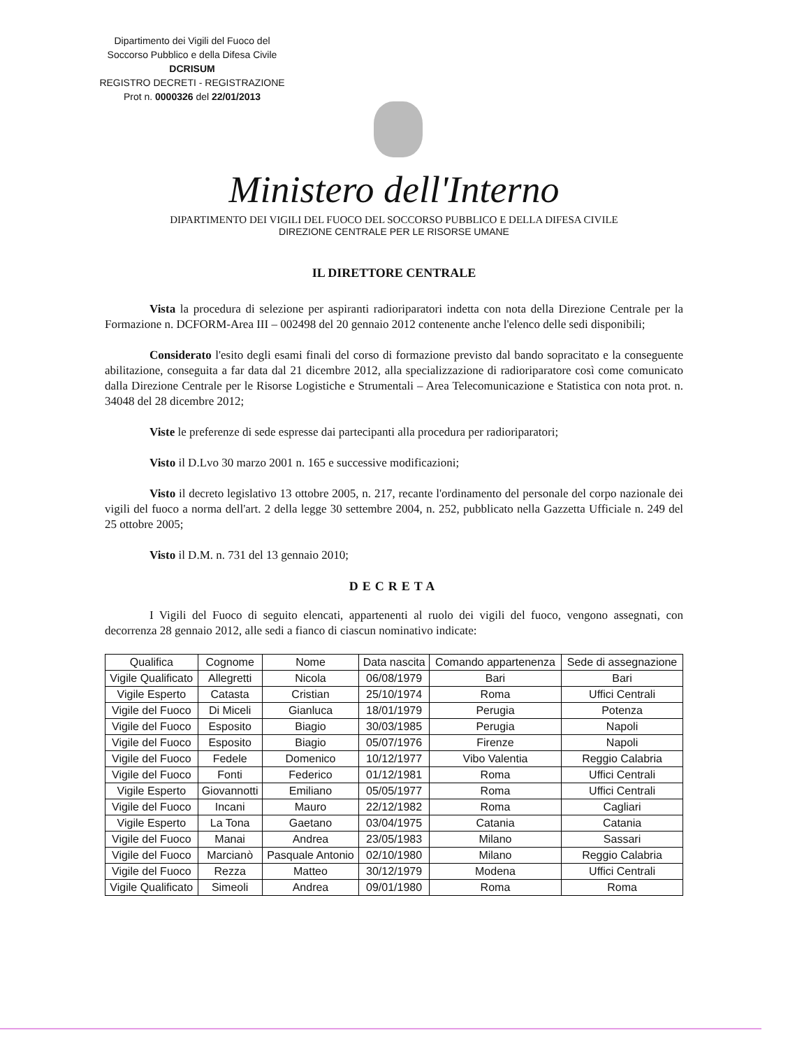Dipartimento dei Vigili del Fuoco del
Soccorso Pubblico e della Difesa Civile
DCRISUM
REGISTRO DECRETI - REGISTRAZIONE
Prot n. 0000326 del 22/01/2013
Ministero dell'Interno
DIPARTIMENTO DEI VIGILI DEL FUOCO DEL SOCCORSO PUBBLICO E DELLA DIFESA CIVILE
DIREZIONE CENTRALE PER LE RISORSE UMANE
IL DIRETTORE CENTRALE
Vista la procedura di selezione per aspiranti radioriparatori indetta con nota della Direzione Centrale per la Formazione n. DCFORM-Area III – 002498 del 20 gennaio 2012 contenente anche l'elenco delle sedi disponibili;
Considerato l'esito degli esami finali del corso di formazione previsto dal bando sopracitato e la conseguente abilitazione, conseguita a far data dal 21 dicembre 2012, alla specializzazione di radioriparatore così come comunicato dalla Direzione Centrale per le Risorse Logistiche e Strumentali – Area Telecomunicazione e Statistica con nota prot. n. 34048 del 28 dicembre 2012;
Viste le preferenze di sede espresse dai partecipanti alla procedura per radioriparatori;
Visto il D.Lvo 30 marzo 2001 n. 165 e successive modificazioni;
Visto il decreto legislativo 13 ottobre 2005, n. 217, recante l'ordinamento del personale del corpo nazionale dei vigili del fuoco a norma dell'art. 2 della legge 30 settembre 2004, n. 252, pubblicato nella Gazzetta Ufficiale n. 249 del 25 ottobre 2005;
Visto il D.M. n. 731 del 13 gennaio 2010;
DECRETA
I Vigili del Fuoco di seguito elencati, appartenenti al ruolo dei vigili del fuoco, vengono assegnati, con decorrenza 28 gennaio 2012, alle sedi a fianco di ciascun nominativo indicate:
| Qualifica | Cognome | Nome | Data nascita | Comando appartenenza | Sede di assegnazione |
| --- | --- | --- | --- | --- | --- |
| Vigile Qualificato | Allegretti | Nicola | 06/08/1979 | Bari | Bari |
| Vigile Esperto | Catasta | Cristian | 25/10/1974 | Roma | Uffici Centrali |
| Vigile del Fuoco | Di Miceli | Gianluca | 18/01/1979 | Perugia | Potenza |
| Vigile del Fuoco | Esposito | Biagio | 30/03/1985 | Perugia | Napoli |
| Vigile del Fuoco | Esposito | Biagio | 05/07/1976 | Firenze | Napoli |
| Vigile del Fuoco | Fedele | Domenico | 10/12/1977 | Vibo Valentia | Reggio Calabria |
| Vigile del Fuoco | Fonti | Federico | 01/12/1981 | Roma | Uffici Centrali |
| Vigile Esperto | Giovannotti | Emiliano | 05/05/1977 | Roma | Uffici Centrali |
| Vigile del Fuoco | Incani | Mauro | 22/12/1982 | Roma | Cagliari |
| Vigile Esperto | La Tona | Gaetano | 03/04/1975 | Catania | Catania |
| Vigile del Fuoco | Manai | Andrea | 23/05/1983 | Milano | Sassari |
| Vigile del Fuoco | Marcianò | Pasquale Antonio | 02/10/1980 | Milano | Reggio Calabria |
| Vigile del Fuoco | Rezza | Matteo | 30/12/1979 | Modena | Uffici Centrali |
| Vigile Qualificato | Simeoli | Andrea | 09/01/1980 | Roma | Roma |